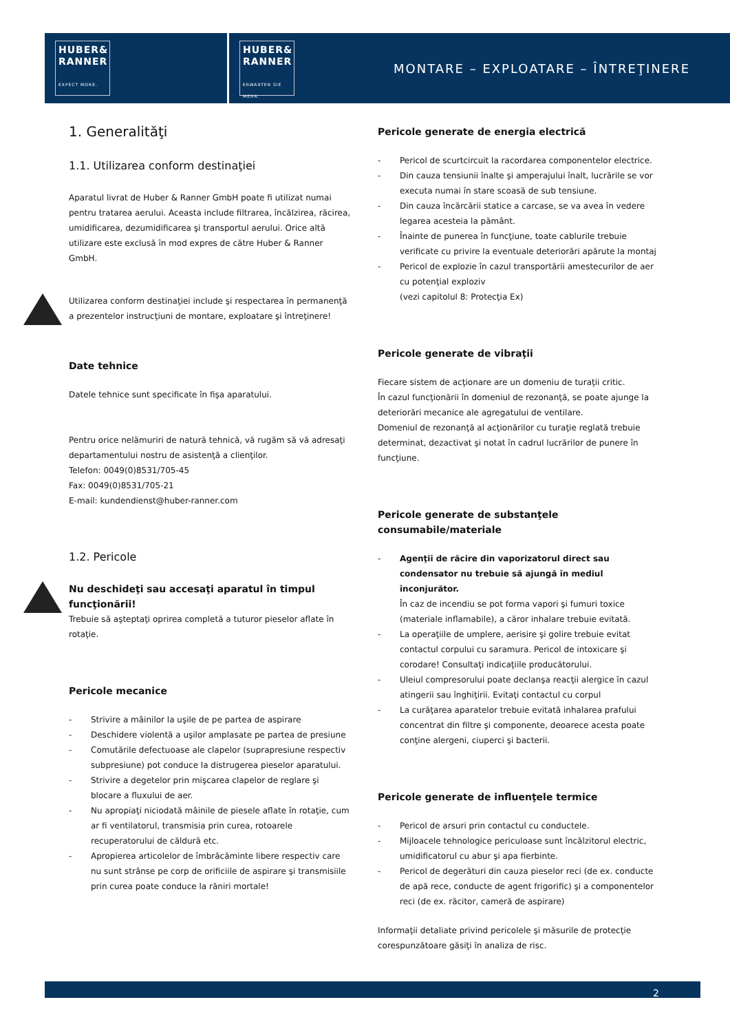HUBER&
RANNER
EXPECT MORE.
HUBER&
RANNER
ERWARTEN SIE MEHR.
MONTARE – EXPLOATARE – ÎNTREŢINERE
1. Generalităţi
1.1. Utilizarea conform destinaţiei
Aparatul livrat de Huber & Ranner GmbH poate fi utilizat numai pentru tratarea aerului. Aceasta include filtrarea, încălzirea, răcirea, umidificarea, dezumidificarea şi transportul aerului. Orice altă utilizare este exclusă în mod expres de către Huber & Ranner GmbH.
Utilizarea conform destinaţiei include şi respectarea în permanenţă a prezentelor instrucţiuni de montare, exploatare şi întreţinere!
Date tehnice
Datele tehnice sunt specificate în fişa aparatului.
Pentru orice nelămuriri de natură tehnică, vă rugăm să vă adresaţi departamentului nostru de asistenţă a clienţilor.
Telefon: 0049(0)8531/705-45
Fax: 0049(0)8531/705-21
E-mail: kundendienst@huber-ranner.com
1.2. Pericole
Nu deschideţi sau accesaţi aparatul în timpul funcţionării!
Trebuie să aşteptaţi oprirea completă a tuturor pieselor aflate în rotaţie.
Pericole mecanice
- Strivire a mâinilor la uşile de pe partea de aspirare
- Deschidere violentă a uşilor amplasate pe partea de presiune
- Comutările defectuoase ale clapelor (suprapresiune respectiv subpresiune) pot conduce la distrugerea pieselor aparatului.
- Strivire a degetelor prin mişcarea clapelor de reglare şi blocare a fluxului de aer.
- Nu apropiaţi niciodată mâinile de piesele aflate în rotaţie, cum ar fi ventilatorul, transmisia prin curea, rotoarele recuperatorului de căldură etc.
- Apropierea articolelor de îmbrăcăminte libere respectiv care nu sunt strânse pe corp de orificiile de aspirare şi transmisiile prin curea poate conduce la răniri mortale!
Pericole generate de energia electrică
- Pericol de scurtcircuit la racordarea componentelor electrice.
- Din cauza tensiunii înalte şi amperajului înalt, lucrările se vor executa numai în stare scoasă de sub tensiune.
- Din cauza încărcării statice a carcase, se va avea în vedere legarea acesteia la pământ.
- Înainte de punerea în funcţiune, toate cablurile trebuie verificate cu privire la eventuale deteriorări apărute la montaj
- Pericol de explozie în cazul transportării amestecurilor de aer cu potenţial exploziv
(vezi capitolul 8: Protecţia Ex)
Pericole generate de vibraţii
Fiecare sistem de acţionare are un domeniu de turaţii critic.
În cazul funcţionării în domeniul de rezonanţă, se poate ajunge la deteriorări mecanice ale agregatului de ventilare.
Domeniul de rezonanţă al acţionărilor cu turaţie reglată trebuie determinat, dezactivat şi notat în cadrul lucrărilor de punere în funcţiune.
Pericole generate de substanţele consumabile/materiale
- Agenţii de răcire din vaporizatorul direct sau condensator nu trebuie să ajungă în mediul înconjurător.
În caz de incendiu se pot forma vapori şi fumuri toxice (materiale inflamabile), a căror inhalare trebuie evitată.
- La operaţiile de umplere, aerisire şi golire trebuie evitat contactul corpului cu saramura. Pericol de intoxicare şi corodare! Consultaţi indicaţiile producătorului.
- Uleiul compresorului poate declanşa reacţii alergice în cazul atingerii sau înghiţirii. Evitaţi contactul cu corpul
- La curăţarea aparatelor trebuie evitată inhalarea prafului concentrat din filtre şi componente, deoarece acesta poate conţine alergeni, ciuperci şi bacterii.
Pericole generate de influenţele termice
- Pericol de arsuri prin contactul cu conductele.
- Mijloacele tehnologice periculoase sunt încălzitorul electric, umidificatorul cu abur şi apa fierbinte.
- Pericol de degerături din cauza pieselor reci (de ex. conducte de apă rece, conducte de agent frigorific) şi a componentelor reci (de ex. răcitor, cameră de aspirare)
Informaţii detaliate privind pericolele şi măsurile de protecţie corespunzătoare găsiţi în analiza de risc.
2